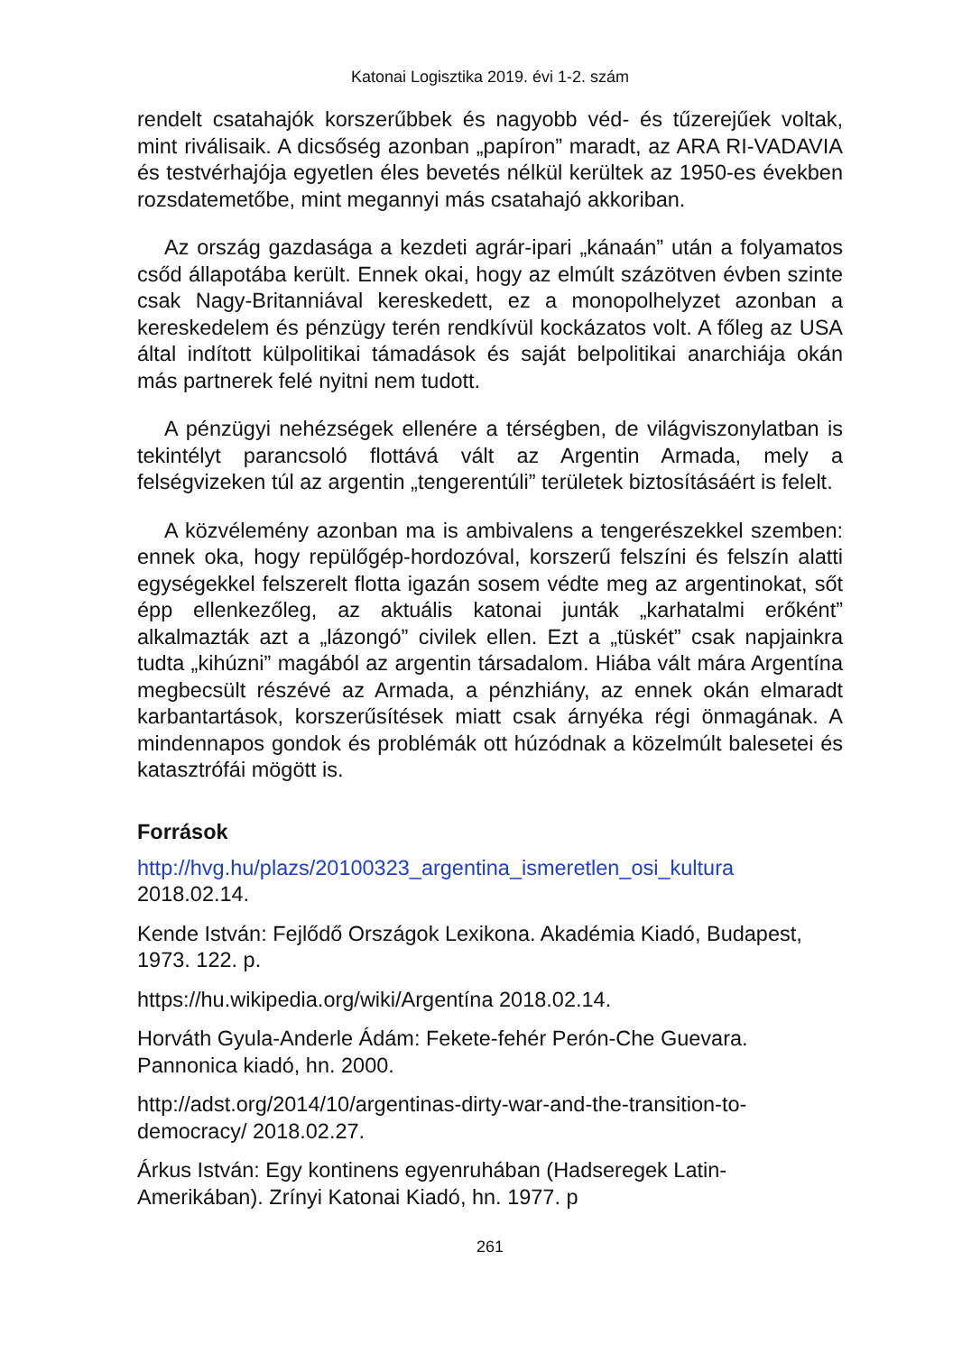Katonai Logisztika 2019. évi 1-2. szám
rendelt csatahajók korszerűbbek és nagyobb véd- és tűzerejűek voltak, mint riválisaik. A dicsőség azonban „papíron” maradt, az ARA RI-VADAVIA és testvérhajója egyetlen éles bevetés nélkül kerültek az 1950-es években rozsdatemetőbe, mint megannyi más csatahajó akkoriban.
Az ország gazdasága a kezdeti agrár-ipari „kánaán” után a folyamatos csőd állapotába került. Ennek okai, hogy az elmúlt százötven évben szinte csak Nagy-Britanniával kereskedett, ez a monopolhelyzet azonban a kereskedelem és pénzügy terén rendkívül kockázatos volt. A főleg az USA által indított külpolitikai támadások és saját belpolitikai anarchiája okán más partnerek felé nyitni nem tudott.
A pénzügyi nehézségek ellenére a térségben, de világviszonylatban is tekintélyt parancsoló flottává vált az Argentin Armada, mely a felségvizeken túl az argentin „tengerentúli” területek biztosításáért is felelt.
A közvélemény azonban ma is ambivalens a tengerészekkel szemben: ennek oka, hogy repülőgép-hordozóval, korszerű felszíni és felszín alatti egységekkel felszerelt flotta igazán sosem védte meg az argentinokat, sőt épp ellenkezőleg, az aktuális katonai junták „karhatalmi erőként” alkalmazták azt a „lázongó” civilek ellen. Ezt a „tüskét” csak napjainkra tudta „kihúzni” magából az argentin társadalom. Hiába vált mára Argentína megbecsült részévé az Armada, a pénzhiány, az ennek okán elmaradt karbantartások, korszerűsítések miatt csak árnyéka régi önmagának. A mindennapos gondok és problémák ott húzódnak a közelmúlt balesetei és katasztrófái mögött is.
Források
http://hvg.hu/plazs/20100323_argentina_ismeretlen_osi_kultura 2018.02.14.
Kende István: Fejlődő Országok Lexikona. Akadémia Kiadó, Budapest, 1973. 122. p.
https://hu.wikipedia.org/wiki/Argentína 2018.02.14.
Horváth Gyula-Anderle Ádám: Fekete-fehér Perón-Che Guevara. Pannonica kiadó, hn. 2000.
http://adst.org/2014/10/argentinas-dirty-war-and-the-transition-to-democracy/ 2018.02.27.
Árkus István: Egy kontinens egyenruhában (Hadseregek Latin-Amerikában). Zrínyi Katonai Kiadó, hn. 1977. p
261